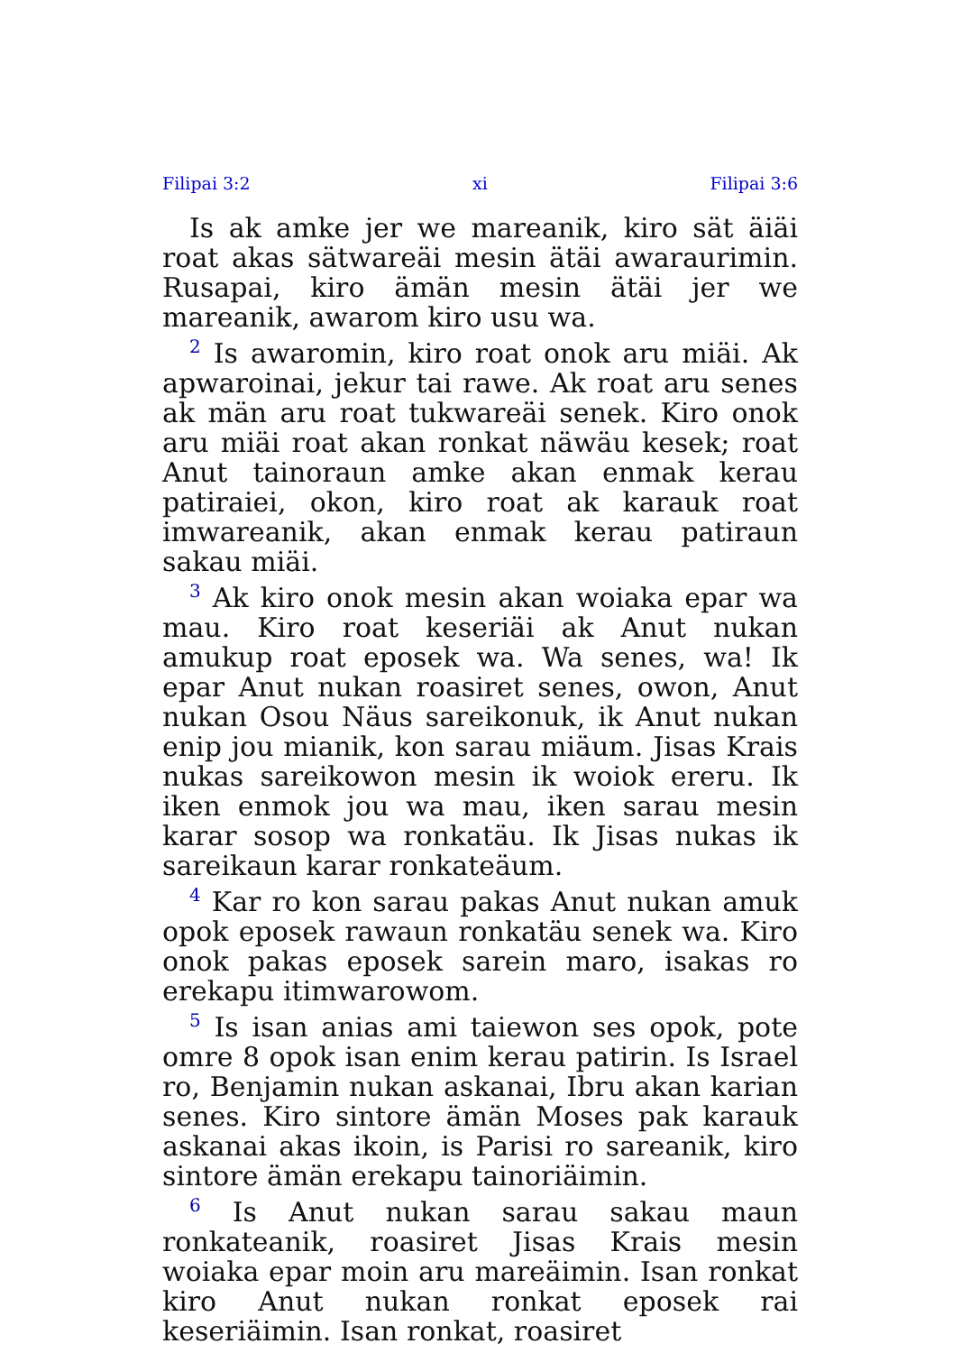Filipai 3:2 xi Filipai 3:6
Is ak amke jer we mareanik, kiro sät äiäi roat akas sätwareäi mesin ätäi awaraurimin. Rusapai, kiro ämän mesin ätäi jer we mareanik, awarom kiro usu wa.
<sup>2</sup> Is awaromin, kiro roat onok aru miäi. Ak apwaroinai, jekur tai rawe. Ak roat aru senes ak män aru roat tukwareäi senek. Kiro onok aru miäi roat akan ronkat näwäu kesek; roat Anut tainoraun amke akan enmak kerau patiraiei, okon, kiro roat ak karauk roat imwareanik, akan enmak kerau patiraun sakau miäi.
<sup>3</sup> Ak kiro onok mesin akan woiaka epar wa mau. Kiro roat keseriäi ak Anut nukan amukup roat eposek wa. Wa senes, wa! Ik epar Anut nukan roasiret senes, owon, Anut nukan Osou Näus sareikonuk, ik Anut nukan enip jou mianik, kon sarau miäum. Jisas Krais nukas sareikowon mesin ik woiok ereru. Ik iken enmok jou wa mau, iken sarau mesin karar sosop wa ronkatäu. Ik Jisas nukas ik sareikaun karar ronkateäum.
<sup>4</sup> Kar ro kon sarau pakas Anut nukan amuk opok eposek rawaun ronkatäu senek wa. Kiro onok pakas eposek sarein maro, isakas ro erekapu itimwarowom.
<sup>5</sup> Is isan anias ami taiewon ses opok, pote omre 8 opok isan enim kerau patirin. Is Israel ro, Benjamin nukan askanai, Ibru akan karian senes. Kiro sintore ämän Moses pak karauk askanai akas ikoin, is Parisi ro sareanik, kiro sintore ämän erekapu tainoriäimin.
<sup>6</sup> Is Anut nukan sarau sakau maun ronkateanik, roasiret Jisas Krais mesin woiaka epar moin aru mareäimin. Isan ronkat kiro Anut nukan ronkat eposek rai keseriäimin. Isan ronkat, roasiret